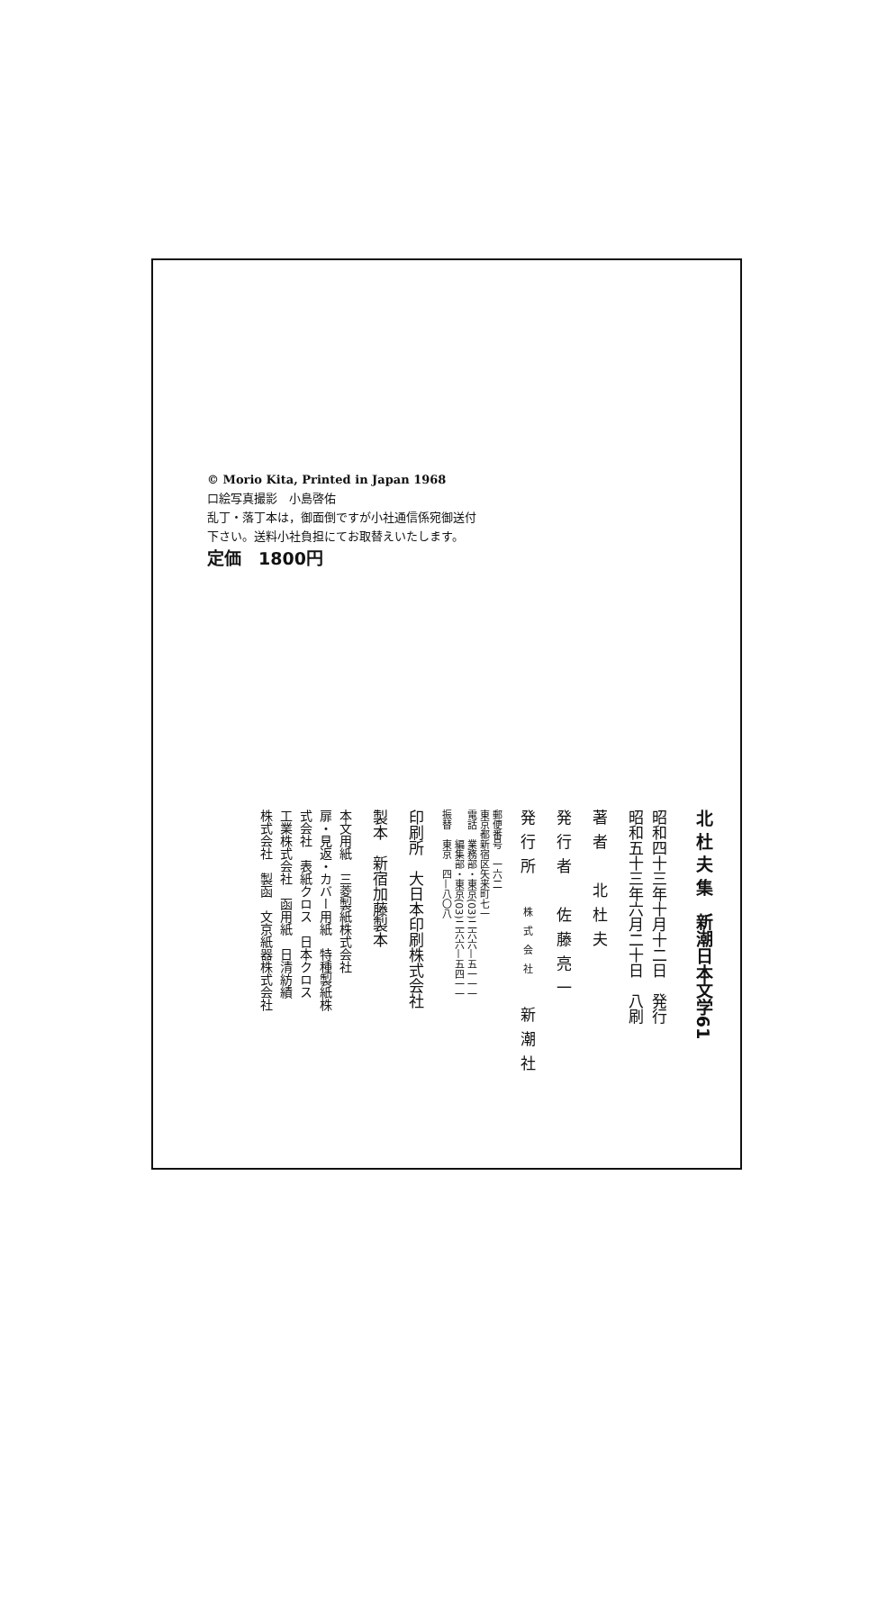© Morio Kita, Printed in Japan 1968
口絵写真撮影　小島啓佑
乱丁・落丁本は，御面倒ですが小社通信係宛御送付
下さい。送料小社負担にてお取替えいたします。
定価　1800円
北 杜 夫 集　新潮日本文学61
昭和四十三年十月十二日　発行
昭和五十三年六月二十日　八刷
著者　北杜夫
発行者　佐藤亮一
発行所　株式会社　新潮社
郵便番号　一六二
東京都新宿区矢来町七一
電話　業務部・東京(03)二六六—五一一一
　　　編集部・東京(03)二六六—五四一一
振替　東京　四—八〇八
印刷所　大日本印刷株式会社
製本　新宿加藤製本
本文用紙　三菱製紙株式会社
扉・見返・カバー用紙　特種製紙株
式会社　表紙クロス　日本クロス
工業株式会社　函用紙　日清紡績
株式会社　製函　文京紙器株式会社